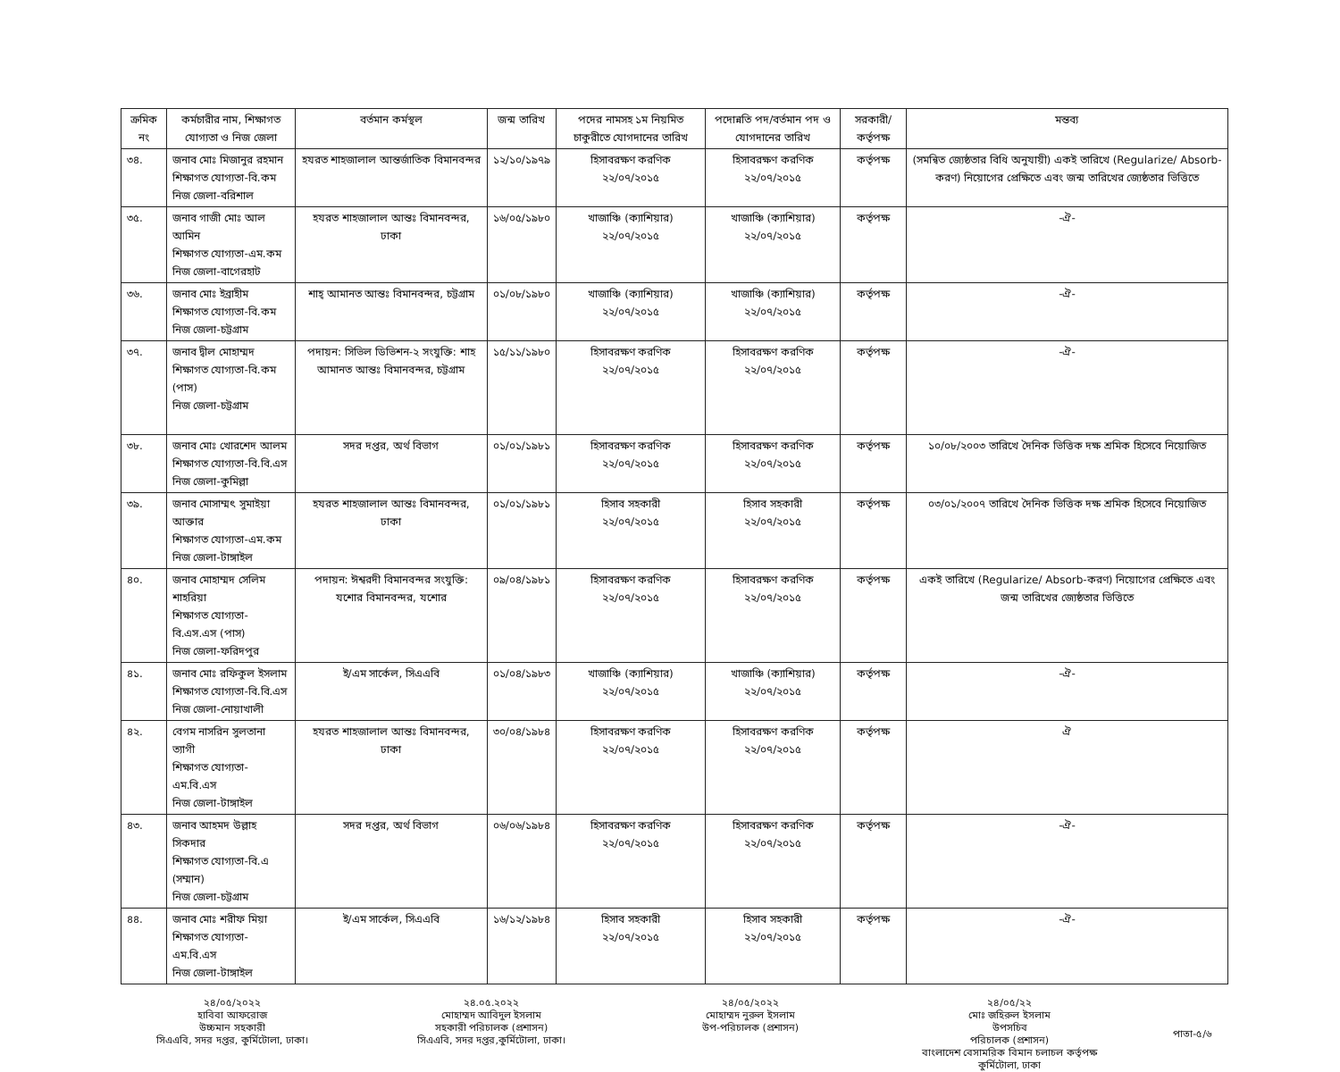| ক্রমিক নং | কর্মচারীর নাম, শিক্ষাগত যোগ্যতা ও নিজ জেলা | বর্তমান কর্মস্থল | জন্ম তারিখ | পদের নামসহ ১ম নিয়মিত চাকুরীতে যোগদানের তারিখ | পদোন্নতি পদ/বর্তমান পদ ও যোগদানের তারিখ | সরকারী/ কর্তৃপক্ষ | মন্তব্য |
| --- | --- | --- | --- | --- | --- | --- | --- |
| ৩৪. | জনাব মোঃ মিজানুর রহমান শিক্ষাগত যোগ্যতা-বি.কম নিজ জেলা-বরিশাল | হযরত শাহজালাল আন্তর্জাতিক বিমানবন্দর | ১২/১০/১৯৭৯ | হিসাবরক্ষণ করণিক ২২/০৭/২০১৫ | হিসাবরক্ষণ করণিক ২২/০৭/২০১৫ | কর্তৃপক্ষ | (সমন্বিত জ্যেষ্ঠতার বিধি অনুযায়ী) একই তারিখে (Regularize/ Absorb-করণ) নিয়োগের প্রেক্ষিতে এবং জন্ম তারিখের জ্যেষ্ঠতার ভিত্তিতে |
| ৩৫. | জনাব গাজী মোঃ আল আমিন শিক্ষাগত যোগ্যতা-এম.কম নিজ জেলা-বাগেরহাট | হযরত শাহজালাল আন্তঃ বিমানবন্দর, ঢাকা | ১৬/০৫/১৯৮০ | খাজাঞ্চি (ক্যাশিয়ার) ২২/০৭/২০১৫ | খাজাঞ্চি (ক্যাশিয়ার) ২২/০৭/২০১৫ | কর্তৃপক্ষ | -ঐ- |
| ৩৬. | জনাব মোঃ ইব্রাহীম শিক্ষাগত যোগ্যতা-বি.কম নিজ জেলা-চট্টগ্রাম | শাহ্ আমানত আন্তঃ বিমানবন্দর, চট্টগ্রাম | ০১/০৮/১৯৮০ | খাজাঞ্চি (ক্যাশিয়ার) ২২/০৭/২০১৫ | খাজাঞ্চি (ক্যাশিয়ার) ২২/০৭/২০১৫ | কর্তৃপক্ষ | -ঐ- |
| ৩৭. | জনাব দ্বীল মোহাম্মদ শিক্ষাগত যোগ্যতা-বি.কম (পাস) নিজ জেলা-চট্টগ্রাম | পদায়ন: সিভিল ডিভিশন-২ সংযুক্তি: শাহ আমানত আন্তঃ বিমানবন্দর, চট্টগ্রাম | ১৫/১১/১৯৮০ | হিসাবরক্ষণ করণিক ২২/০৭/২০১৫ | হিসাবরক্ষণ করণিক ২২/০৭/২০১৫ | কর্তৃপক্ষ | -ঐ- |
| ৩৮. | জনাব মোঃ খোরশেদ আলম শিক্ষাগত যোগ্যতা-বি.বি.এস নিজ জেলা-কুমিল্লা | সদর দপ্তর, অর্থ বিভাগ | ০১/০১/১৯৮১ | হিসাবরক্ষণ করণিক ২২/০৭/২০১৫ | হিসাবরক্ষণ করণিক ২২/০৭/২০১৫ | কর্তৃপক্ষ | ১০/০৮/২০০৩ তারিখে দৈনিক ভিত্তিক দক্ষ শ্রমিক হিসেবে নিয়োজিত |
| ৩৯. | জনাব মোসাম্মৎ সুমাইয়া আক্তার শিক্ষাগত যোগ্যতা-এম.কম নিজ জেলা-টাঙ্গাইল | হযরত শাহজালাল আন্তঃ বিমানবন্দর, ঢাকা | ০১/০১/১৯৮১ | হিসাব সহকারী ২২/০৭/২০১৫ | হিসাব সহকারী ২২/০৭/২০১৫ | কর্তৃপক্ষ | ০৩/০১/২০০৭ তারিখে দৈনিক ভিত্তিক দক্ষ শ্রমিক হিসেবে নিয়োজিত |
| ৪০. | জনাব মোহাম্মদ সেলিম শাহরিয়া শিক্ষাগত যোগ্যতা-বি.এস.এস (পাস) নিজ জেলা-ফরিদপুর | পদায়ন: ঈশ্বরদী বিমানবন্দর সংযুক্তি: যশোর বিমানবন্দর, যশোর | ০৯/০৪/১৯৮১ | হিসাবরক্ষণ করণিক ২২/০৭/২০১৫ | হিসাবরক্ষণ করণিক ২২/০৭/২০১৫ | কর্তৃপক্ষ | একই তারিখে (Regularize/ Absorb-করণ) নিয়োগের প্রেক্ষিতে এবং জন্ম তারিখের জ্যেষ্ঠতার ভিত্তিতে |
| ৪১. | জনাব মোঃ রফিকুল ইসলাম শিক্ষাগত যোগ্যতা-বি.বি.এস নিজ জেলা-নোয়াখালী | ই/এম সার্কেল, সিএএবি | ০১/০৪/১৯৮৩ | খাজাঞ্চি (ক্যাশিয়ার) ২২/০৭/২০১৫ | খাজাঞ্চি (ক্যাশিয়ার) ২২/০৭/২০১৫ | কর্তৃপক্ষ | -ঐ- |
| ৪২. | বেগম নাসরিন সুলতানা ত্যাগী শিক্ষাগত যোগ্যতা-এম.বি.এস নিজ জেলা-টাঙ্গাইল | হযরত শাহজালাল আন্তঃ বিমানবন্দর, ঢাকা | ৩০/০৪/১৯৮৪ | হিসাবরক্ষণ করণিক ২২/০৭/২০১৫ | হিসাবরক্ষণ করণিক ২২/০৭/২০১৫ | কর্তৃপক্ষ | ঐ |
| ৪৩. | জনাব আহমদ উল্লাহ সিকদার শিক্ষাগত যোগ্যতা-বি.এ (সম্মান) নিজ জেলা-চট্টগ্রাম | সদর দপ্তর, অর্থ বিভাগ | ০৬/০৬/১৯৮৪ | হিসাবরক্ষণ করণিক ২২/০৭/২০১৫ | হিসাবরক্ষণ করণিক ২২/০৭/২০১৫ | কর্তৃপক্ষ | -ঐ- |
| ৪৪. | জনাব মোঃ শরীফ মিয়া শিক্ষাগত যোগ্যতা-এম.বি.এস নিজ জেলা-টাঙ্গাইল | ই/এম সার্কেল, সিএএবি | ১৬/১২/১৯৮৪ | হিসাব সহকারী ২২/০৭/২০১৫ | হিসাব সহকারী ২২/০৭/২০১৫ | কর্তৃপক্ষ | -ঐ- |
২৪/০৫/২০২২
হাবিবা আফরোজ
উচ্চমান সহকারী
সিএএবি, সদর দপ্তর, কুর্মিটোলা, ঢাকা।
২৪.০৫.২০২২
মোহাম্মদ আবিদুল ইসলাম
সহকারী পরিচালক (প্রশাসন)
সিএএবি, সদর দপ্তর,কুর্মিটোলা, ঢাকা।
২৪/০৫/২০২২
মোহাম্মদ নুরুল ইসলাম
উপ-পরিচালক (প্রশাসন)
২৪/০৫/২২
মোঃ জহিরুল ইসলাম
উপসচিব
পরিচালক (প্রশাসন)
বাংলাদেশ বেসামরিক বিমান চলাচল কর্তৃপক্ষ
কুর্মিটোলা, ঢাকা
পাতা-৫/৬